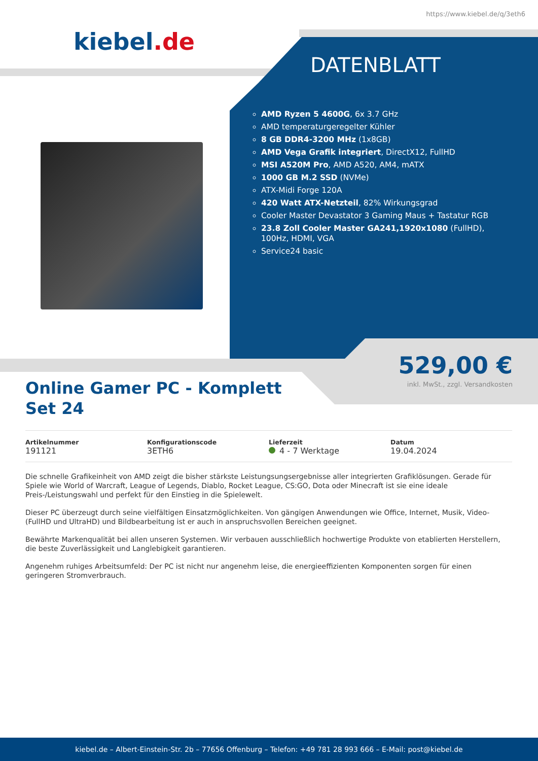https://www.kiebel.de/q/3eth6
kiebel.de
DATENBLATT
AMD Ryzen 5 4600G, 6x 3.7 GHz
AMD temperaturgeregelter Kühler
8 GB DDR4-3200 MHz (1x8GB)
AMD Vega Grafik integriert, DirectX12, FullHD
MSI A520M Pro, AMD A520, AM4, mATX
1000 GB M.2 SSD (NVMe)
ATX-Midi Forge 120A
420 Watt ATX-Netzteil, 82% Wirkungsgrad
Cooler Master Devastator 3 Gaming Maus + Tastatur RGB
23.8 Zoll Cooler Master GA241,1920x1080 (FullHD), 100Hz, HDMI, VGA
Service24 basic
529,00 €
inkl. MwSt., zzgl. Versandkosten
Online Gamer PC - Komplett
Set 24
| Artikelnummer | Konfigurationscode | Lieferzeit | Datum |
| --- | --- | --- | --- |
| 191121 | 3ETH6 | 4 - 7 Werktage | 19.04.2024 |
Die schnelle Grafikeinheit von AMD zeigt die bisher stärkste Leistungsungsergebnisse aller integrierten Grafiklösungen. Gerade für Spiele wie World of Warcraft, League of Legends, Diablo, Rocket League, CS:GO, Dota oder Minecraft ist sie eine ideale Preis-/Leistungswahl und perfekt für den Einstieg in die Spielewelt.
Dieser PC überzeugt durch seine vielfältigen Einsatzmöglichkeiten. Von gängigen Anwendungen wie Office, Internet, Musik, Video- (FullHD und UltraHD) und Bildbearbeitung ist er auch in anspruchsvollen Bereichen geeignet.
Bewährte Markenqualität bei allen unseren Systemen. Wir verbauen ausschließlich hochwertige Produkte von etablierten Herstellern, die beste Zuverlässigkeit und Langlebigkeit garantieren.
Angenehm ruhiges Arbeitsumfeld: Der PC ist nicht nur angenehm leise, die energieeffizienten Komponenten sorgen für einen geringeren Stromverbrauch.
kiebel.de – Albert-Einstein-Str. 2b – 77656 Offenburg – Telefon: +49 781 28 993 666 – E-Mail: post@kiebel.de